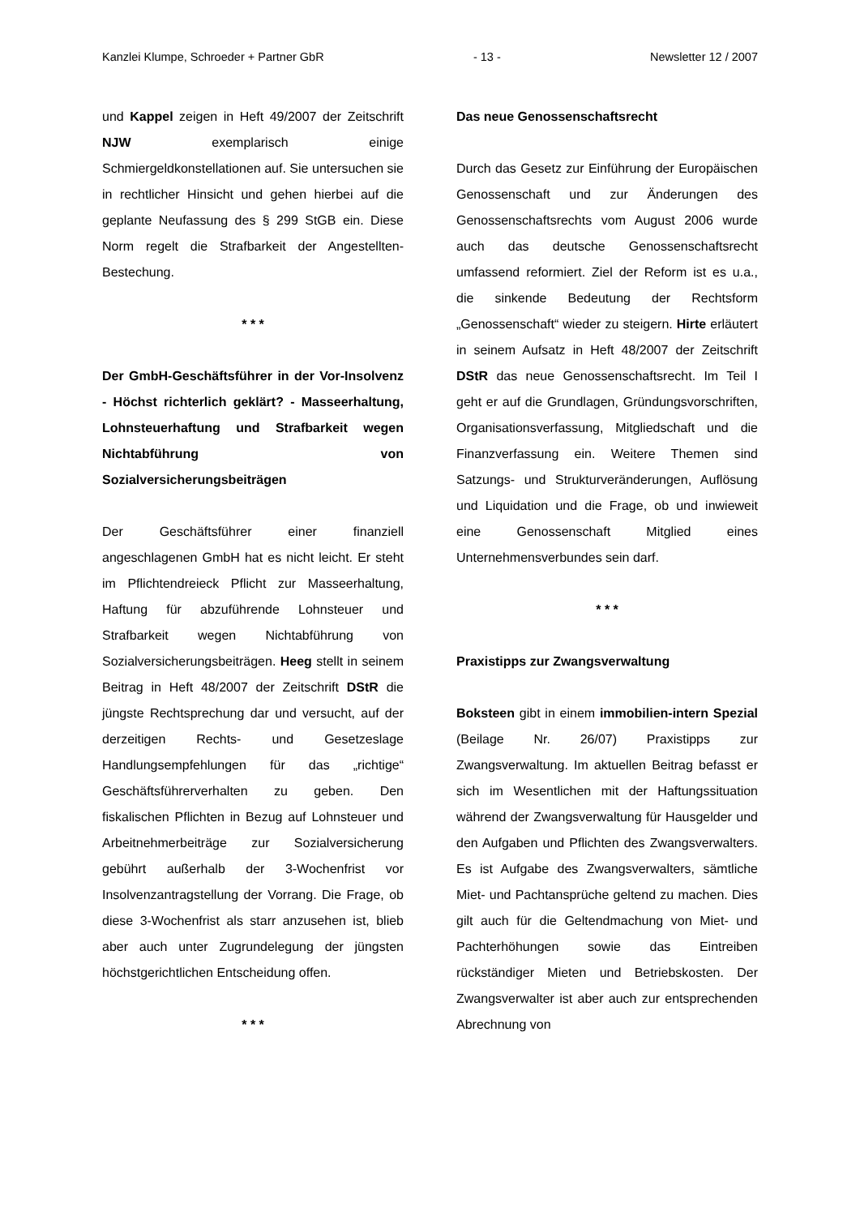Kanzlei Klumpe, Schroeder + Partner GbR - 13 - Newsletter 12 / 2007
und Kappel zeigen in Heft 49/2007 der Zeitschrift NJW exemplarisch einige Schmiergeldkonstellationen auf. Sie untersuchen sie in rechtlicher Hinsicht und gehen hierbei auf die geplante Neufassung des § 299 StGB ein. Diese Norm regelt die Strafbarkeit der Angestellten-Bestechung.
* * *
Der GmbH-Geschäftsführer in der Vor-Insolvenz - Höchst richterlich geklärt? - Masseerhaltung, Lohnsteuerhaftung und Strafbarkeit wegen Nichtabführung von Sozialversicherungsbeiträgen
Der Geschäftsführer einer finanziell angeschlagenen GmbH hat es nicht leicht. Er steht im Pflichtendreieck Pflicht zur Masseerhaltung, Haftung für abzuführende Lohnsteuer und Strafbarkeit wegen Nichtabführung von Sozialversicherungsbeiträgen. Heeg stellt in seinem Beitrag in Heft 48/2007 der Zeitschrift DStR die jüngste Rechtsprechung dar und versucht, auf der derzeitigen Rechts- und Gesetzeslage Handlungsempfehlungen für das „richtige“ Geschäftsführerverhalten zu geben. Den fiskalischen Pflichten in Bezug auf Lohnsteuer und Arbeitnehmerbeiträge zur Sozialversicherung gebührt außerhalb der 3-Wochenfrist vor Insolvenzantragstellung der Vorrang. Die Frage, ob diese 3-Wochenfrist als starr anzusehen ist, blieb aber auch unter Zugrundelegung der jüngsten höchstgerichtlichen Entscheidung offen.
* * *
Das neue Genossenschaftsrecht
Durch das Gesetz zur Einführung der Europäischen Genossenschaft und zur Änderungen des Genossenschaftsrechts vom August 2006 wurde auch das deutsche Genossenschaftsrecht umfassend reformiert. Ziel der Reform ist es u.a., die sinkende Bedeutung der Rechtsform „Genossenschaft“ wieder zu steigern. Hirte erläutert in seinem Aufsatz in Heft 48/2007 der Zeitschrift DStR das neue Genossenschaftsrecht. Im Teil I geht er auf die Grundlagen, Gründungsvorschriften, Organisationsverfassung, Mitgliedschaft und die Finanzverfassung ein. Weitere Themen sind Satzungs- und Strukturveränderungen, Auflösung und Liquidation und die Frage, ob und inwieweit eine Genossenschaft Mitglied eines Unternehmensverbundes sein darf.
* * *
Praxistipps zur Zwangsverwaltung
Boksteen gibt in einem immobilien-intern Spezial (Beilage Nr. 26/07) Praxistipps zur Zwangsverwaltung. Im aktuellen Beitrag befasst er sich im Wesentlichen mit der Haftungssituation während der Zwangsverwaltung für Hausgelder und den Aufgaben und Pflichten des Zwangsverwalters. Es ist Aufgabe des Zwangsverwalters, sämtliche Miet- und Pachtansprüche geltend zu machen. Dies gilt auch für die Geltendmachung von Miet- und Pachterhöhungen sowie das Eintreiben rückständiger Mieten und Betriebskosten. Der Zwangsverwalter ist aber auch zur entsprechenden Abrechnung von